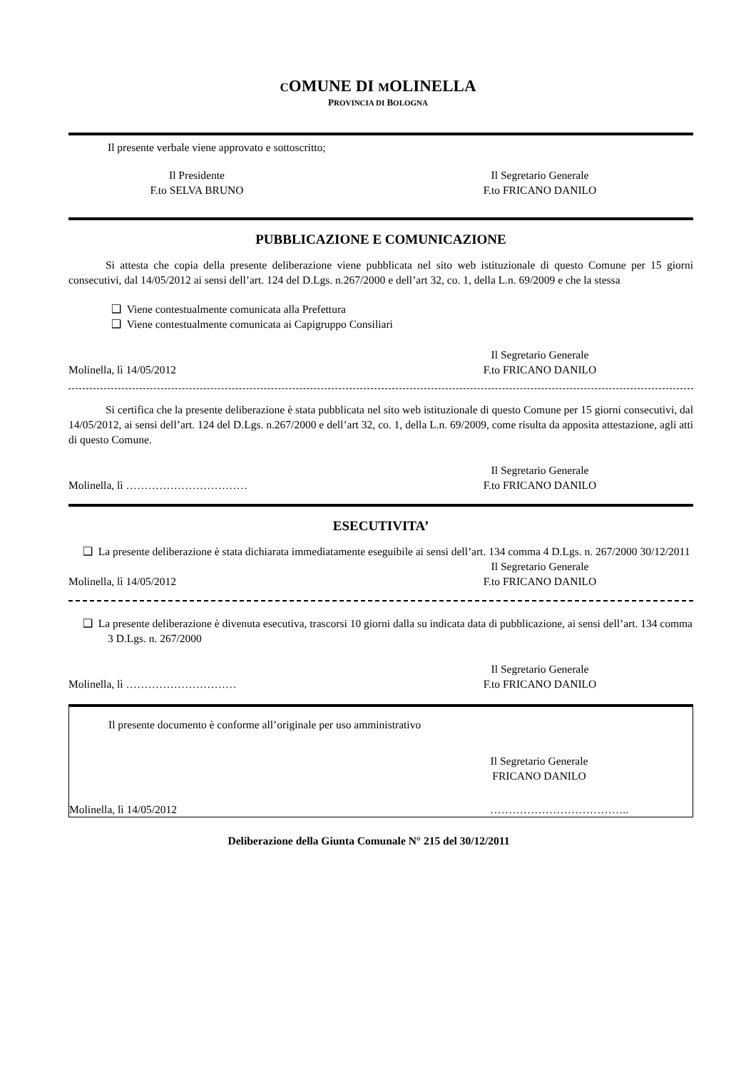COMUNE DI MOLINELLA
PROVINCIA DI BOLOGNA
Il presente verbale viene approvato e sottoscritto;
Il Presidente
F.to SELVA BRUNO
Il Segretario Generale
F.to FRICANO DANILO
PUBBLICAZIONE E COMUNICAZIONE
Si attesta che copia della presente deliberazione viene pubblicata nel sito web istituzionale di questo Comune per 15 giorni consecutivi, dal 14/05/2012 ai sensi dell’art. 124 del D.Lgs. n.267/2000 e dell’art 32, co. 1, della L.n. 69/2009 e che la stessa
❑ Viene contestualmente comunicata alla Prefettura
❑ Viene contestualmente comunicata ai Capigruppo Consiliari
Molinella, lì 14/05/2012
Il Segretario Generale
F.to FRICANO DANILO
Si certifica che la presente deliberazione è stata pubblicata nel sito web istituzionale di questo Comune per 15 giorni consecutivi, dal 14/05/2012, ai sensi dell’art. 124 del D.Lgs. n.267/2000 e dell’art 32, co. 1, della L.n. 69/2009, come risulta da apposita attestazione, agli atti di questo Comune.
Molinella, lì ……………………………
Il Segretario Generale
F.to FRICANO DANILO
ESECUTIVITA’
❑ La presente deliberazione è stata dichiarata immediatamente eseguibile ai sensi dell’art. 134 comma 4 D.Lgs. n. 267/2000 30/12/2011
Molinella, lì 14/05/2012
Il Segretario Generale
F.to FRICANO DANILO
❑ La presente deliberazione è divenuta esecutiva, trascorsi 10 giorni dalla su indicata data di pubblicazione, ai sensi dell’art. 134 comma 3 D.Lgs. n. 267/2000
Molinella, lì …………………………
Il Segretario Generale
F.to FRICANO DANILO
Il presente documento è conforme all’originale per uso amministrativo
Il Segretario Generale
FRICANO DANILO
Molinella, lì 14/05/2012 ………………………………..
Deliberazione della Giunta Comunale N° 215 del 30/12/2011